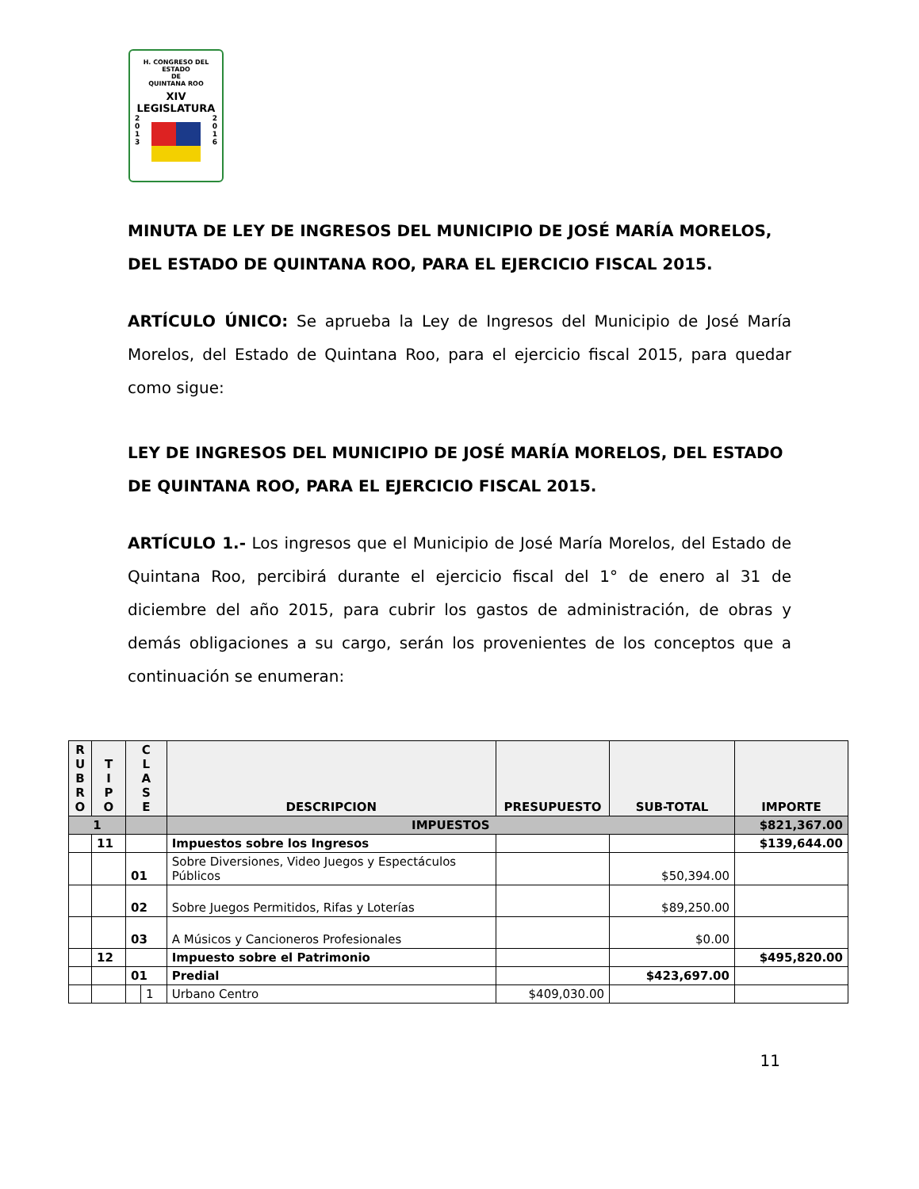H. CONGRESO DEL ESTADO
DE
QUINTANA ROO
XIV LEGISLATURA
2
0
1
3
2
0
1
6
MINUTA DE LEY DE INGRESOS DEL MUNICIPIO DE JOSÉ MARÍA MORELOS, DEL ESTADO DE QUINTANA ROO, PARA EL EJERCICIO FISCAL 2015.
ARTÍCULO ÚNICO: Se aprueba la Ley de Ingresos del Municipio de José María Morelos, del Estado de Quintana Roo, para el ejercicio fiscal 2015, para quedar como sigue:
LEY DE INGRESOS DEL MUNICIPIO DE JOSÉ MARÍA MORELOS, DEL ESTADO DE QUINTANA ROO, PARA EL EJERCICIO FISCAL 2015.
ARTÍCULO 1.- Los ingresos que el Municipio de José María Morelos, del Estado de Quintana Roo, percibirá durante el ejercicio fiscal del 1° de enero al 31 de diciembre del año 2015, para cubrir los gastos de administración, de obras y demás obligaciones a su cargo, serán los provenientes de los conceptos que a continuación se enumeran:
| R U B R O | T I P O | C L A S E | | DESCRIPCION | PRESUPUESTO | SUB-TOTAL | IMPORTE |
| --- | --- | --- | --- | --- | --- | --- | --- |
| 1 | | | | IMPUESTOS | | | $821,367.00 |
| | 11 | | | Impuestos sobre los Ingresos | | | $139,644.00 |
| | | 01 | | Sobre Diversiones, Video Juegos y Espectáculos Públicos | | $50,394.00 | |
| | | 02 | | Sobre Juegos Permitidos, Rifas y Loterías | | $89,250.00 | |
| | | 03 | | A Músicos y Cancioneros Profesionales | | $0.00 | |
| | 12 | | | Impuesto sobre el Patrimonio | | | $495,820.00 |
| | | 01 | | Predial | | $423,697.00 | |
| | | | 1 | Urbano Centro | $409,030.00 | | |
11